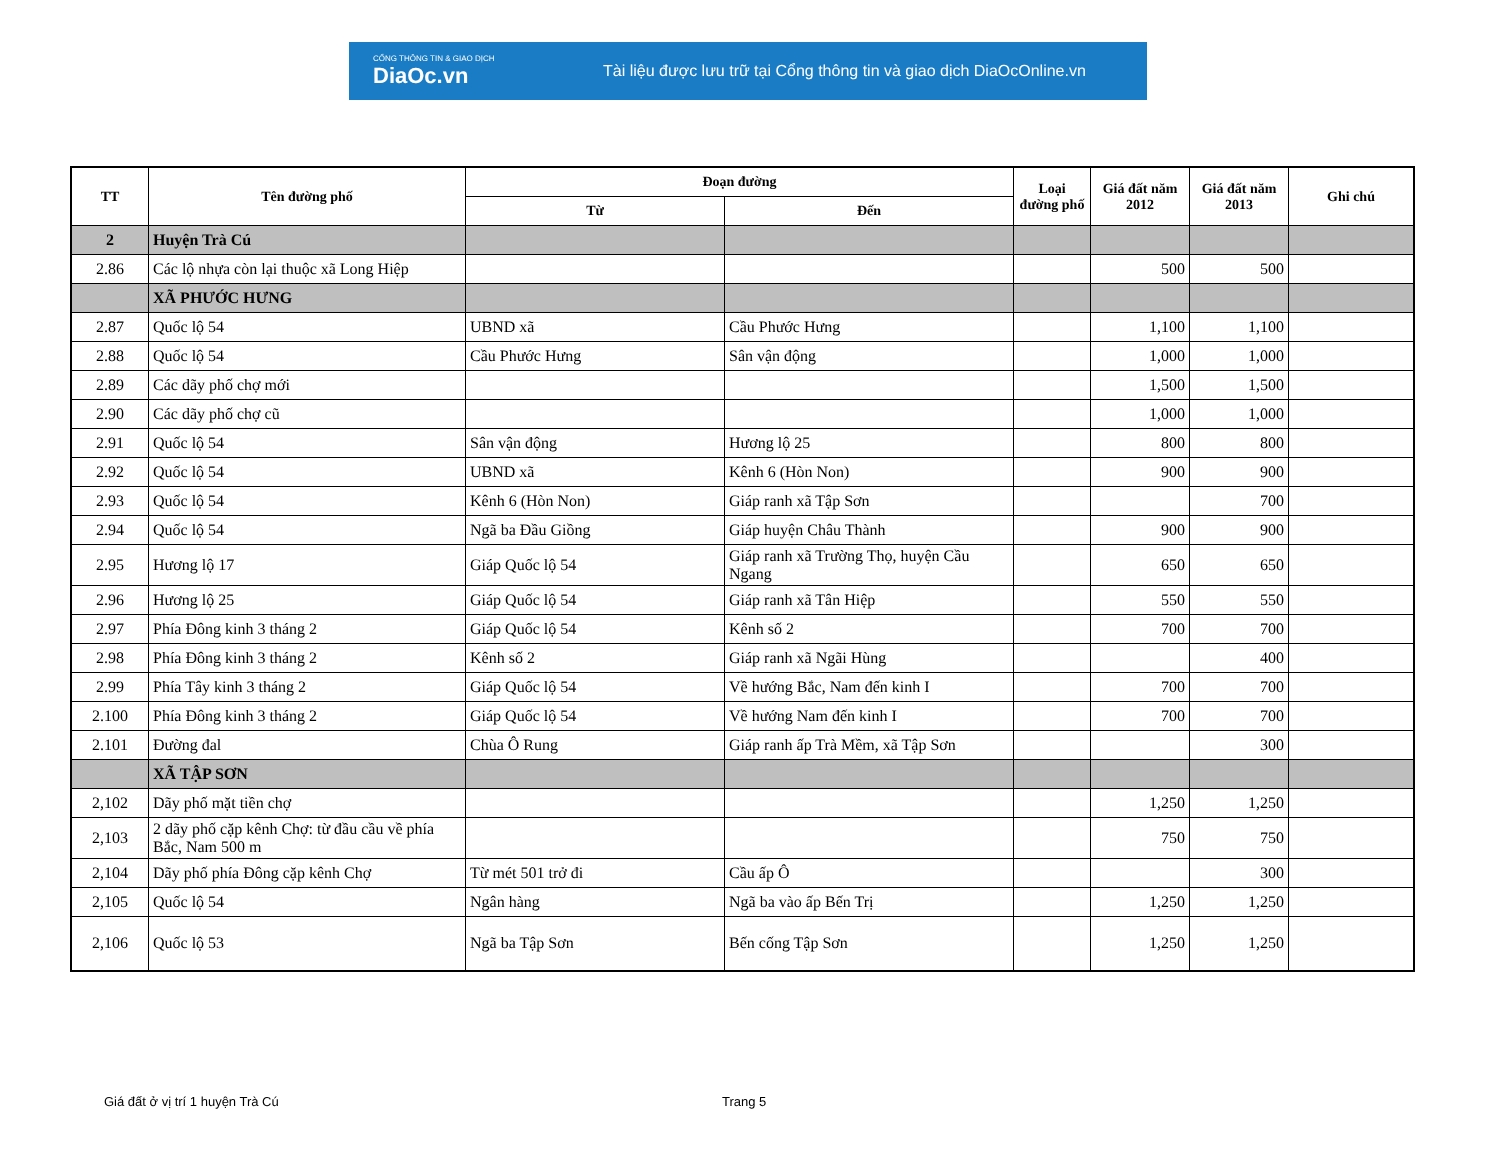CỔNG THÔNG TIN & GIAO DỊCH
DiaOc.vn
Tài liệu được lưu trữ tại Cổng thông tin và giao dịch DiaOcOnline.vn
| TT | Tên đường phố | Đoạn đường | | Loại đường phố | Giá đất năm 2012 | Giá đất năm 2013 | Ghi chú |
| --- | --- | --- | --- | --- | --- | --- | --- |
| | | Từ | Đến | | | | |
| 2 | Huyện Trà Cú | | | | | | |
| 2.86 | Các lộ nhựa còn lại thuộc xã Long Hiệp | | | | 500 | 500 | |
| | XÃ PHƯỚC HƯNG | | | | | | |
| 2.87 | Quốc lộ 54 | UBND xã | Cầu Phước Hưng | | 1,100 | 1,100 | |
| 2.88 | Quốc lộ 54 | Cầu Phước Hưng | Sân vận động | | 1,000 | 1,000 | |
| 2.89 | Các dãy phố chợ mới | | | | 1,500 | 1,500 | |
| 2.90 | Các dãy phố chợ cũ | | | | 1,000 | 1,000 | |
| 2.91 | Quốc lộ 54 | Sân vận động | Hương lộ 25 | | 800 | 800 | |
| 2.92 | Quốc lộ 54 | UBND xã | Kênh 6 (Hòn Non) | | 900 | 900 | |
| 2.93 | Quốc lộ 54 | Kênh 6 (Hòn Non) | Giáp ranh xã Tập Sơn | | | 700 | |
| 2.94 | Quốc lộ 54 | Ngã ba Đầu Giồng | Giáp huyện Châu Thành | | 900 | 900 | |
| 2.95 | Hương lộ 17 | Giáp Quốc lộ 54 | Giáp ranh xã Trường Thọ, huyện Cầu Ngang | | 650 | 650 | |
| 2.96 | Hương lộ 25 | Giáp Quốc lộ 54 | Giáp ranh xã Tân Hiệp | | 550 | 550 | |
| 2.97 | Phía Đông kinh 3 tháng 2 | Giáp Quốc lộ 54 | Kênh số 2 | | 700 | 700 | |
| 2.98 | Phía Đông kinh 3 tháng 2 | Kênh số 2 | Giáp ranh xã Ngãi Hùng | | | 400 | |
| 2.99 | Phía Tây kinh 3 tháng 2 | Giáp Quốc lộ 54 | Về hướng Bắc, Nam đến kinh I | | 700 | 700 | |
| 2.100 | Phía Đông kinh 3 tháng 2 | Giáp Quốc lộ 54 | Về hướng Nam đến kinh I | | 700 | 700 | |
| 2.101 | Đường đal | Chùa Ô Rung | Giáp ranh ấp Trà Mềm, xã Tập Sơn | | | 300 | |
| | XÃ TẬP SƠN | | | | | | |
| 2,102 | Dãy phố mặt tiền chợ | | | | 1,250 | 1,250 | |
| 2,103 | 2 dãy phố cặp kênh Chợ: từ đầu cầu về phía Bắc, Nam 500 m | | | | 750 | 750 | |
| 2,104 | Dãy phố phía Đông cặp kênh Chợ | Từ mét 501 trở đi | Cầu ấp Ô | | | 300 | |
| 2,105 | Quốc lộ 54 | Ngân hàng | Ngã ba vào ấp Bến Trị | | 1,250 | 1,250 | |
| 2,106 | Quốc lộ 53 | Ngã ba Tập Sơn | Bến cống Tập Sơn | | 1,250 | 1,250 | |
Giá đất ở vị trí 1 huyện Trà Cú
Trang 5